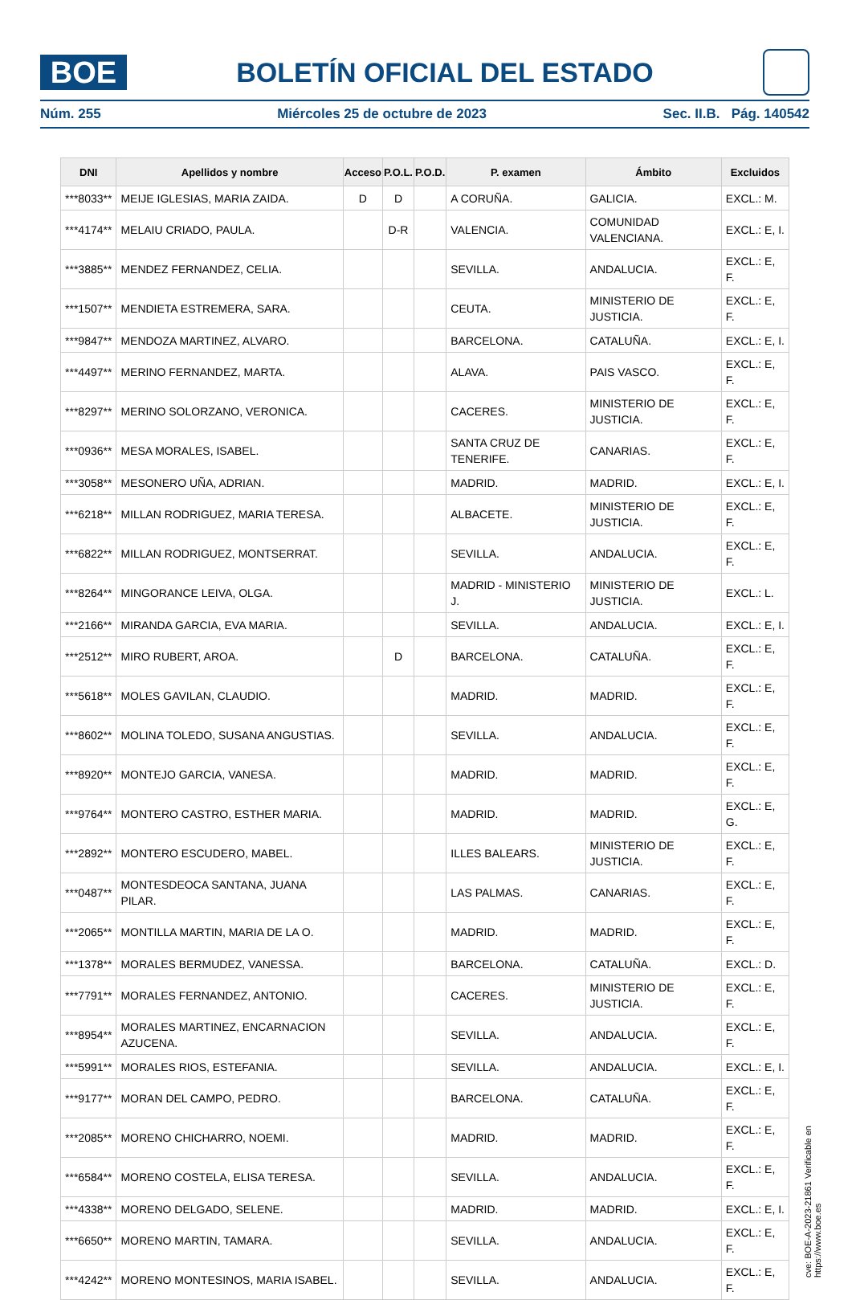BOE
BOLETÍN OFICIAL DEL ESTADO
Núm. 255 Miércoles 25 de octubre de 2023 Sec. II.B. Pág. 140542
| DNI | Apellidos y nombre | Acceso | P.O.L. | P.O.D. | P. examen | Ámbito | Excluidos |
| --- | --- | --- | --- | --- | --- | --- | --- |
| ***8033** | MEIJE IGLESIAS, MARIA ZAIDA. | D | D | | A CORUÑA. | GALICIA. | EXCL.: M. |
| ***4174** | MELAIU CRIADO, PAULA. | | D-R | | VALENCIA. | COMUNIDAD VALENCIANA. | EXCL.: E, I. |
| ***3885** | MENDEZ FERNANDEZ, CELIA. | | | | SEVILLA. | ANDALUCIA. | EXCL.: E, F. |
| ***1507** | MENDIETA ESTREMERA, SARA. | | | | CEUTA. | MINISTERIO DE JUSTICIA. | EXCL.: E, F. |
| ***9847** | MENDOZA MARTINEZ, ALVARO. | | | | BARCELONA. | CATALUÑA. | EXCL.: E, I. |
| ***4497** | MERINO FERNANDEZ, MARTA. | | | | ALAVA. | PAIS VASCO. | EXCL.: E, F. |
| ***8297** | MERINO SOLORZANO, VERONICA. | | | | CACERES. | MINISTERIO DE JUSTICIA. | EXCL.: E, F. |
| ***0936** | MESA MORALES, ISABEL. | | | | SANTA CRUZ DE TENERIFE. | CANARIAS. | EXCL.: E, F. |
| ***3058** | MESONERO UÑA, ADRIAN. | | | | MADRID. | MADRID. | EXCL.: E, I. |
| ***6218** | MILLAN RODRIGUEZ, MARIA TERESA. | | | | ALBACETE. | MINISTERIO DE JUSTICIA. | EXCL.: E, F. |
| ***6822** | MILLAN RODRIGUEZ, MONTSERRAT. | | | | SEVILLA. | ANDALUCIA. | EXCL.: E, F. |
| ***8264** | MINGORANCE LEIVA, OLGA. | | | | MADRID - MINISTERIO J. | MINISTERIO DE JUSTICIA. | EXCL.: L. |
| ***2166** | MIRANDA GARCIA, EVA MARIA. | | | | SEVILLA. | ANDALUCIA. | EXCL.: E, I. |
| ***2512** | MIRO RUBERT, AROA. | | D | | BARCELONA. | CATALUÑA. | EXCL.: E, F. |
| ***5618** | MOLES GAVILAN, CLAUDIO. | | | | MADRID. | MADRID. | EXCL.: E, F. |
| ***8602** | MOLINA TOLEDO, SUSANA ANGUSTIAS. | | | | SEVILLA. | ANDALUCIA. | EXCL.: E, F. |
| ***8920** | MONTEJO GARCIA, VANESA. | | | | MADRID. | MADRID. | EXCL.: E, F. |
| ***9764** | MONTERO CASTRO, ESTHER MARIA. | | | | MADRID. | MADRID. | EXCL.: E, G. |
| ***2892** | MONTERO ESCUDERO, MABEL. | | | | ILLES BALEARS. | MINISTERIO DE JUSTICIA. | EXCL.: E, F. |
| ***0487** | MONTESDEOCA SANTANA, JUANA PILAR. | | | | LAS PALMAS. | CANARIAS. | EXCL.: E, F. |
| ***2065** | MONTILLA MARTIN, MARIA DE LA O. | | | | MADRID. | MADRID. | EXCL.: E, F. |
| ***1378** | MORALES BERMUDEZ, VANESSA. | | | | BARCELONA. | CATALUÑA. | EXCL.: D. |
| ***7791** | MORALES FERNANDEZ, ANTONIO. | | | | CACERES. | MINISTERIO DE JUSTICIA. | EXCL.: E, F. |
| ***8954** | MORALES MARTINEZ, ENCARNACION AZUCENA. | | | | SEVILLA. | ANDALUCIA. | EXCL.: E, F. |
| ***5991** | MORALES RIOS, ESTEFANIA. | | | | SEVILLA. | ANDALUCIA. | EXCL.: E, I. |
| ***9177** | MORAN DEL CAMPO, PEDRO. | | | | BARCELONA. | CATALUÑA. | EXCL.: E, F. |
| ***2085** | MORENO CHICHARRO, NOEMI. | | | | MADRID. | MADRID. | EXCL.: E, F. |
| ***6584** | MORENO COSTELA, ELISA TERESA. | | | | SEVILLA. | ANDALUCIA. | EXCL.: E, F. |
| ***4338** | MORENO DELGADO, SELENE. | | | | MADRID. | MADRID. | EXCL.: E, I. |
| ***6650** | MORENO MARTIN, TAMARA. | | | | SEVILLA. | ANDALUCIA. | EXCL.: E, F. |
| ***4242** | MORENO MONTESINOS, MARIA ISABEL. | | | | SEVILLA. | ANDALUCIA. | EXCL.: E, F. |
cve: BOE-A-2023-21861 Verificable en https://www.boe.es